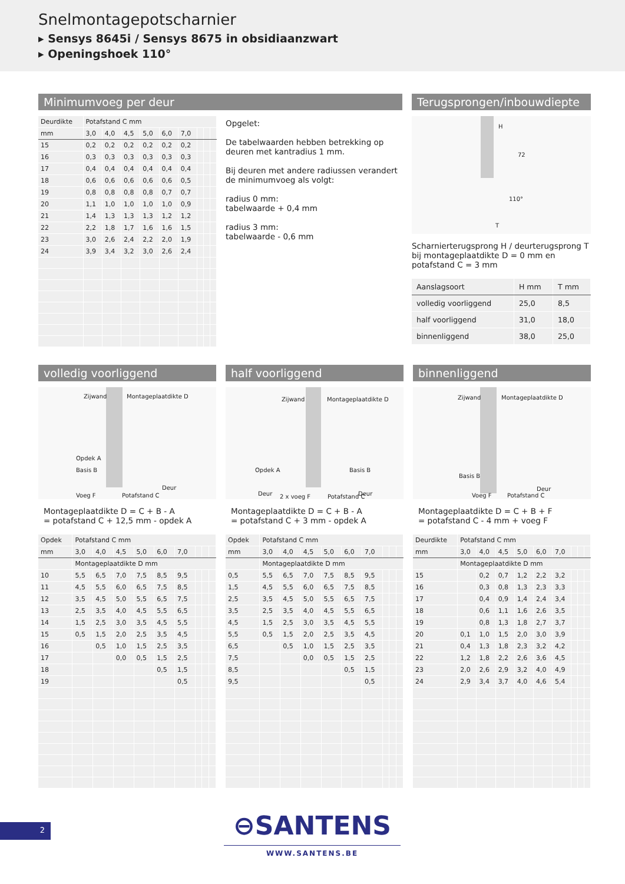Snelmontagepotscharnier
▸ Sensys 8645i / Sensys 8675 in obsidiaanzwart
▸ Openingshoek 110°
Minimumvoeg per deur
| Deurdikte | Potafstand C mm | | | | | | | | |
| mm | 3,0 | 4,0 | 4,5 | 5,0 | 6,0 | 7,0 | | | |
| 15 | 0,2 | 0,2 | 0,2 | 0,2 | 0,2 | 0,2 | | | |
| 16 | 0,3 | 0,3 | 0,3 | 0,3 | 0,3 | 0,3 | | | |
| 17 | 0,4 | 0,4 | 0,4 | 0,4 | 0,4 | 0,4 | | | |
| 18 | 0,6 | 0,6 | 0,6 | 0,6 | 0,6 | 0,5 | | | |
| 19 | 0,8 | 0,8 | 0,8 | 0,8 | 0,7 | 0,7 | | | |
| 20 | 1,1 | 1,0 | 1,0 | 1,0 | 1,0 | 0,9 | | | |
| 21 | 1,4 | 1,3 | 1,3 | 1,3 | 1,2 | 1,2 | | | |
| 22 | 2,2 | 1,8 | 1,7 | 1,6 | 1,6 | 1,5 | | | |
| 23 | 3,0 | 2,6 | 2,4 | 2,2 | 2,0 | 1,9 | | | |
| 24 | 3,9 | 3,4 | 3,2 | 3,0 | 2,6 | 2,4 | | | |
Opgelet:
De tabelwaarden hebben betrekking op deuren met kantradius 1 mm.
Bij deuren met andere radiussen verandert de minimumvoeg als volgt:
radius 0 mm:
tabelwaarde + 0,4 mm
radius 3 mm:
tabelwaarde - 0,6 mm
Terugsprongen/inbouwdiepte
H
72
110°
T
Scharnierterugsprong H / deurterugsprong T bij montageplaatdikte D = 0 mm en potafstand C = 3 mm
| Aanslagsoort | H mm | T mm |
| volledig voorliggend | 25,0 | 8,5 |
| half voorliggend | 31,0 | 18,0 |
| binnenliggend | 38,0 | 25,0 |
volledig voorliggend
Zijwand Montageplaatdikte D
Opdek A
Basis B
Deur
Voeg F Potafstand C
Montageplaatdikte D = C + B - A
= potafstand C + 12,5 mm - opdek A
| Opdek | Potafstand C mm | | | | | | | | |
| mm | 3,0 | 4,0 | 4,5 | 5,0 | 6,0 | 7,0 | | | |
| | Montageplaatdikte D mm | | | | | | | | |
| 10 | 5,5 | 6,5 | 7,0 | 7,5 | 8,5 | 9,5 | | | |
| 11 | 4,5 | 5,5 | 6,0 | 6,5 | 7,5 | 8,5 | | | |
| 12 | 3,5 | 4,5 | 5,0 | 5,5 | 6,5 | 7,5 | | | |
| 13 | 2,5 | 3,5 | 4,0 | 4,5 | 5,5 | 6,5 | | | |
| 14 | 1,5 | 2,5 | 3,0 | 3,5 | 4,5 | 5,5 | | | |
| 15 | 0,5 | 1,5 | 2,0 | 2,5 | 3,5 | 4,5 | | | |
| 16 | | 0,5 | 1,0 | 1,5 | 2,5 | 3,5 | | | |
| 17 | | | 0,0 | 0,5 | 1,5 | 2,5 | | | |
| 18 | | | | | 0,5 | 1,5 | | | |
| 19 | | | | | | 0,5 | | | |
half voorliggend
Zijwand Montageplaatdikte D
Opdek A Basis B
Deur Deur 2 x voeg F Potafstand C
Montageplaatdikte D = C + B - A
= potafstand C + 3 mm - opdek A
| Opdek | Potafstand C mm | | | | | | | | |
| mm | 3,0 | 4,0 | 4,5 | 5,0 | 6,0 | 7,0 | | | |
| | Montageplaatdikte D mm | | | | | | | | |
| 0,5 | 5,5 | 6,5 | 7,0 | 7,5 | 8,5 | 9,5 | | | |
| 1,5 | 4,5 | 5,5 | 6,0 | 6,5 | 7,5 | 8,5 | | | |
| 2,5 | 3,5 | 4,5 | 5,0 | 5,5 | 6,5 | 7,5 | | | |
| 3,5 | 2,5 | 3,5 | 4,0 | 4,5 | 5,5 | 6,5 | | | |
| 4,5 | 1,5 | 2,5 | 3,0 | 3,5 | 4,5 | 5,5 | | | |
| 5,5 | 0,5 | 1,5 | 2,0 | 2,5 | 3,5 | 4,5 | | | |
| 6,5 | | 0,5 | 1,0 | 1,5 | 2,5 | 3,5 | | | |
| 7,5 | | | 0,0 | 0,5 | 1,5 | 2,5 | | | |
| 8,5 | | | | | 0,5 | 1,5 | | | |
| 9,5 | | | | | | 0,5 | | | |
binnenliggend
Zijwand Montageplaatdikte D
Basis B
Deur
Voeg F Potafstand C
Montageplaatdikte D = C + B + F
= potafstand C - 4 mm + voeg F
| Deurdikte | Potafstand C mm | | | | | | | | |
| mm | 3,0 | 4,0 | 4,5 | 5,0 | 6,0 | 7,0 | | | |
| | Montageplaatdikte D mm | | | | | | | | |
| 15 | | 0,2 | 0,7 | 1,2 | 2,2 | 3,2 | | | |
| 16 | | 0,3 | 0,8 | 1,3 | 2,3 | 3,3 | | | |
| 17 | | 0,4 | 0,9 | 1,4 | 2,4 | 3,4 | | | |
| 18 | | 0,6 | 1,1 | 1,6 | 2,6 | 3,5 | | | |
| 19 | | 0,8 | 1,3 | 1,8 | 2,7 | 3,7 | | | |
| 20 | 0,1 | 1,0 | 1,5 | 2,0 | 3,0 | 3,9 | | | |
| 21 | 0,4 | 1,3 | 1,8 | 2,3 | 3,2 | 4,2 | | | |
| 22 | 1,2 | 1,8 | 2,2 | 2,6 | 3,6 | 4,5 | | | |
| 23 | 2,0 | 2,6 | 2,9 | 3,2 | 4,0 | 4,9 | | | |
| 24 | 2,9 | 3,4 | 3,7 | 4,0 | 4,6 | 5,4 | | | |
2
⊖SANTENS
WWW.SANTENS.BE